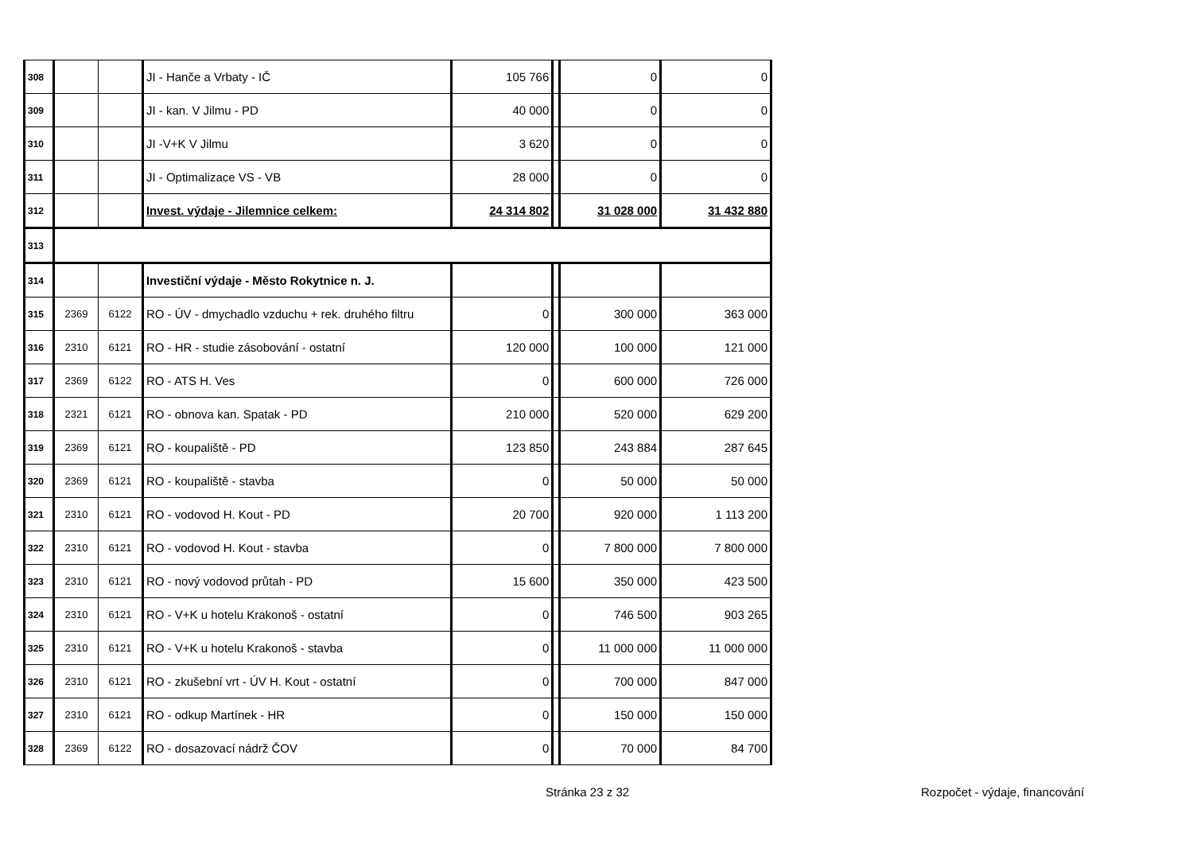| 308 | | | JI - Hanče a Vrbaty - IČ | 105 766 | | 0 | 0 |
| 309 | | | JI - kan. V Jilmu - PD | 40 000 | | 0 | 0 |
| 310 | | | JI -V+K V Jilmu | 3 620 | | 0 | 0 |
| 311 | | | JI - Optimalizace VS - VB | 28 000 | | 0 | 0 |
| 312 | | | Invest. výdaje - Jilemnice celkem: | 24 314 802 | | 31 028 000 | 31 432 880 |
| 313 | | | | | | | |
| 314 | | | Investiční výdaje - Město Rokytnice n. J. | | | | |
| 315 | 2369 | 6122 | RO - ÚV - dmychadlo vzduchu + rek. druhého filtru | 0 | | 300 000 | 363 000 |
| 316 | 2310 | 6121 | RO - HR - studie zásobování - ostatní | 120 000 | | 100 000 | 121 000 |
| 317 | 2369 | 6122 | RO - ATS H. Ves | 0 | | 600 000 | 726 000 |
| 318 | 2321 | 6121 | RO - obnova kan. Spatak - PD | 210 000 | | 520 000 | 629 200 |
| 319 | 2369 | 6121 | RO - koupaliště - PD | 123 850 | | 243 884 | 287 645 |
| 320 | 2369 | 6121 | RO - koupaliště - stavba | 0 | | 50 000 | 50 000 |
| 321 | 2310 | 6121 | RO - vodovod H. Kout - PD | 20 700 | | 920 000 | 1 113 200 |
| 322 | 2310 | 6121 | RO - vodovod H. Kout - stavba | 0 | | 7 800 000 | 7 800 000 |
| 323 | 2310 | 6121 | RO - nový vodovod průtah - PD | 15 600 | | 350 000 | 423 500 |
| 324 | 2310 | 6121 | RO - V+K u hotelu Krakonoš - ostatní | 0 | | 746 500 | 903 265 |
| 325 | 2310 | 6121 | RO - V+K u hotelu Krakonoš - stavba | 0 | | 11 000 000 | 11 000 000 |
| 326 | 2310 | 6121 | RO - zkušební vrt - ÚV H. Kout - ostatní | 0 | | 700 000 | 847 000 |
| 327 | 2310 | 6121 | RO - odkup Martínek - HR | 0 | | 150 000 | 150 000 |
| 328 | 2369 | 6122 | RO - dosazovací nádrž ČOV | 0 | | 70 000 | 84 700 |
Stránka 23 z 32 Rozpočet - výdaje, financování